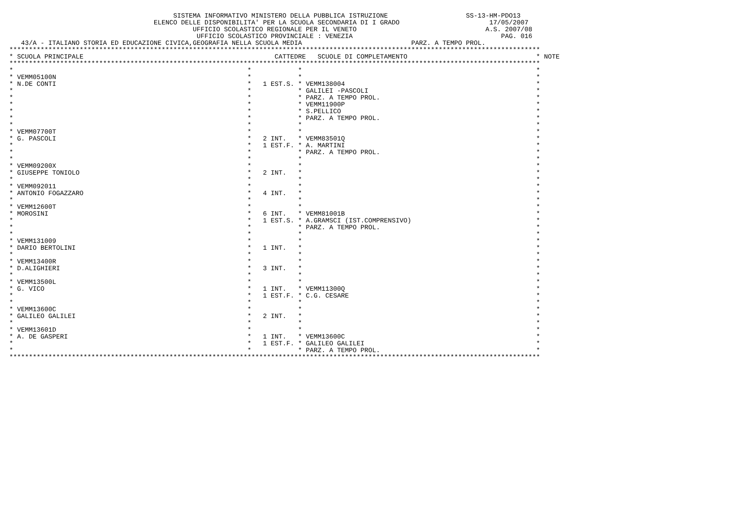SISTEMA INFORMATIVO MINISTERO DELLA PUBBLICA ISTRUZIONE                    SS-13-HM-PDO13
                                     ELENCO DELLE DISPONIBILITA' PER LA SCUOLA SECONDARIA DI I GRADO                       17/05/2007
                                               UFFICIO SCOLASTICO REGIONALE PER IL VENETO                                 A.S. 2007/08
                                                UFFICIO SCOLASTICO PROVINCIALE : VENEZIA                                      PAG. 016
   43/A - ITALIANO STORIA ED EDUCAZIONE CIVICA,GEOGRAFIA NELLA SCUOLA MEDIA                            PARZ. A TEMPO PROL.
****************************************************************************************************************************************
| * SCUOLA PRINCIPALE | CATTED | RE SCUOLE DI COMPLETAMENTO | * NOTE |
| --- | --- | --- | --- |
****************************************************************************************************************************************
| * | * | * | * |
| * VEMM05100N | * | * | * |
| * N.DE CONTI | * 1 EST.S. | * VEMM138004 | * |
| * | * | * GALILEI -PASCOLI | * |
| * | * | * PARZ. A TEMPO PROL. | * |
| * | * | * VEMM11900P | * |
| * | * | * S.PELLICO | * |
| * | * | * PARZ. A TEMPO PROL. | * |
| * | * | * | * |
| * VEMM07700T | * | * | * |
| * G. PASCOLI | * 2 INT. | * VEMM83501Q | * |
| * | * 1 EST.F. | * A. MARTINI | * |
| * | * | * PARZ. A TEMPO PROL. | * |
| * | * | * | * |
| * VEMM09200X | * | * | * |
| * GIUSEPPE TONIOLO | * 2 INT. | * | * |
| * | * | * | * |
| * VEMM092011 | * | * | * |
| * ANTONIO FOGAZZARO | * 4 INT. | * | * |
| * | * | * | * |
| * VEMM12600T | * | * | * |
| * MOROSINI | * 6 INT. | * VEMM81001B | * |
| * | * 1 EST.S. | * A.GRAMSCI (IST.COMPRENSIVO) | * |
| * | * | * PARZ. A TEMPO PROL. | * |
| * | * | * | * |
| * VEMM131009 | * | * | * |
| * DARIO BERTOLINI | * 1 INT. | * | * |
| * | * | * | * |
| * VEMM13400R | * | * | * |
| * D.ALIGHIERI | * 3 INT. | * | * |
| * | * | * | * |
| * VEMM13500L | * | * | * |
| * G. VICO | * 1 INT. | * VEMM11300Q | * |
| * | * 1 EST.F. | * C.G. CESARE | * |
| * | * | * | * |
| * VEMM13600C | * | * | * |
| * GALILEO GALILEI | * 2 INT. | * | * |
| * | * | * | * |
| * VEMM13601D | * | * | * |
| * A. DE GASPERI | * 1 INT. | * VEMM13600C | * |
| * | * 1 EST.F. | * GALILEO GALILEI | * |
| * | * | * PARZ. A TEMPO PROL. | * |
****************************************************************************************************************************************